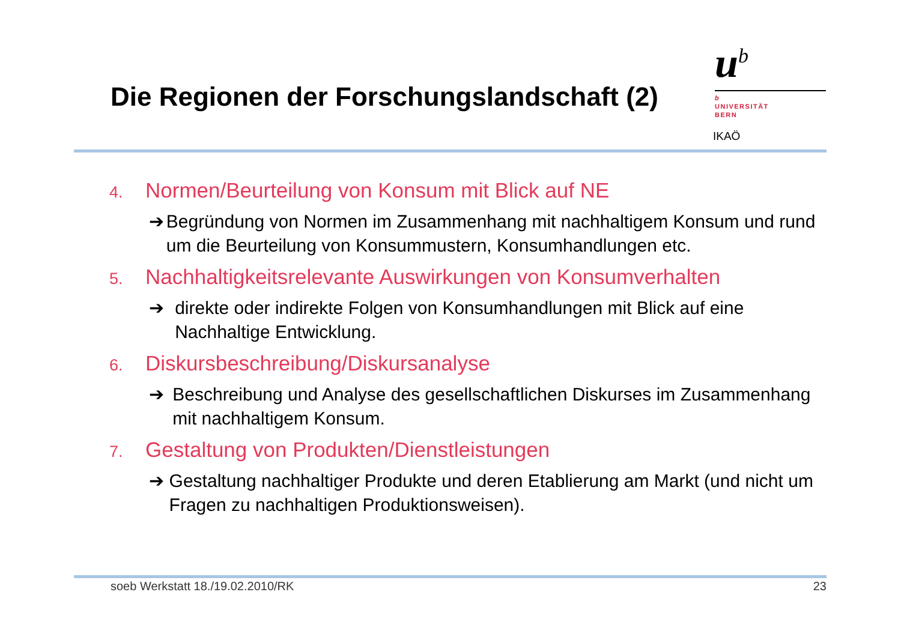Die Regionen der Forschungslandschaft (2)
u<sup>b</sup>
b
UNIVERSITÄT
BERN
IKAÖ
4. Normen/Beurteilung von Konsum mit Blick auf NE
➔ Begründung von Normen im Zusammenhang mit nachhaltigem Konsum und rund um die Beurteilung von Konsummustern, Konsumhandlungen etc.
5. Nachhaltigkeitsrelevante Auswirkungen von Konsumverhalten
➔ direkte oder indirekte Folgen von Konsumhandlungen mit Blick auf eine Nachhaltige Entwicklung.
6. Diskursbeschreibung/Diskursanalyse
➔ Beschreibung und Analyse des gesellschaftlichen Diskurses im Zusammenhang mit nachhaltigem Konsum.
7. Gestaltung von Produkten/Dienstleistungen
➔ Gestaltung nachhaltiger Produkte und deren Etablierung am Markt (und nicht um Fragen zu nachhaltigen Produktionsweisen).
soeb Werkstatt 18./19.02.2010/RK 23